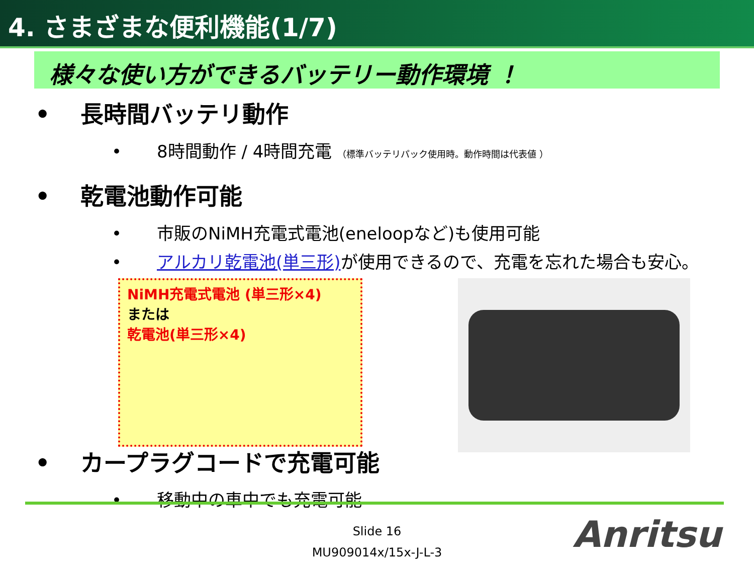4. さまざまな便利機能(1/7)
様々な使い方ができるバッテリー動作環境 ！
• 長時間バッテリ動作
• 8時間動作 / 4時間充電 （標準バッテリパック使用時。動作時間は代表値 ）
• 乾電池動作可能
• 市販のNiMH充電式電池(eneloopなど)も使用可能
• アルカリ乾電池(単三形) が使用できるので、充電を忘れた場合も安心。
NiMH充電式電池 (単三形×4)
または
乾電池(単三形×4)
• カープラグコードで充電可能
• 移動中の車中でも充電可能
Slide 16
MU909014x/15x-J-L-3
Anritsu